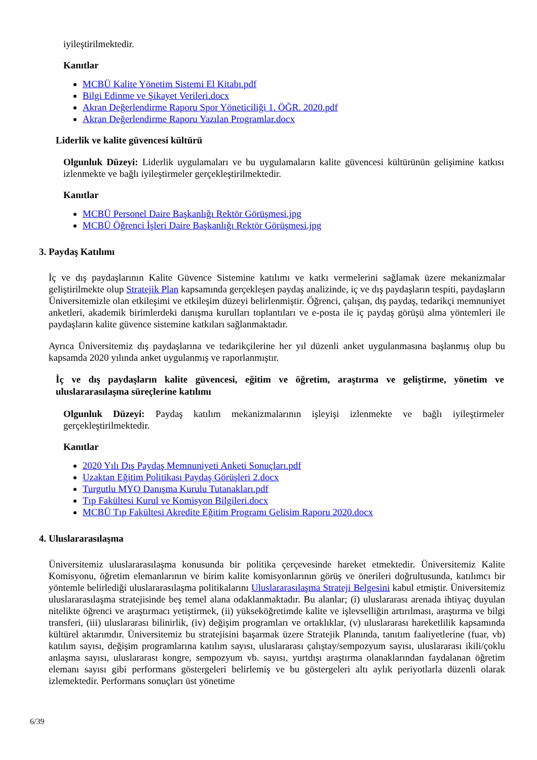iyileştirilmektedir.
Kanıtlar
MCBÜ Kalite Yönetim Sistemi El Kitabı.pdf
Bilgi Edinme ve Şikayet Verileri.docx
Akran Değerlendirme Raporu Spor Yöneticiliği 1. ÖĞR. 2020.pdf
Akran Değerlendirme Raporu Yazılan Programlar.docx
Liderlik ve kalite güvencesi kültürü
Olgunluk Düzeyi: Liderlik uygulamaları ve bu uygulamaların kalite güvencesi kültürünün gelişimine katkısı izlenmekte ve bağlı iyileştirmeler gerçekleştirilmektedir.
Kanıtlar
MCBÜ Personel Daire Başkanlığı Rektör Görüşmesi.jpg
MCBÜ Öğrenci İşleri Daire Başkanlığı Rektör Görüşmesi.jpg
3. Paydaş Katılımı
İç ve dış paydaşlarının Kalite Güvence Sistemine katılımı ve katkı vermelerini sağlamak üzere mekanizmalar geliştirilmekte olup Stratejik Plan kapsamında gerçekleşen paydaş analizinde, iç ve dış paydaşların tespiti, paydaşların Üniversitemizle olan etkileşimi ve etkileşim düzeyi belirlenmiştir. Öğrenci, çalışan, dış paydaş, tedarikçi memnuniyet anketleri, akademik birimlerdeki danışma kurulları toplantıları ve e-posta ile iç paydaş görüşü alma yöntemleri ile paydaşların kalite güvence sistemine katkıları sağlanmaktadır.
Ayrıca Üniversitemiz dış paydaşlarına ve tedarikçilerine her yıl düzenli anket uygulanmasına başlanmış olup bu kapsamda 2020 yılında anket uygulanmış ve raporlanmıştır.
İç ve dış paydaşların kalite güvencesi, eğitim ve öğretim, araştırma ve geliştirme, yönetim ve uluslararasılaşma süreçlerine katılımı
Olgunluk Düzeyi: Paydaş katılım mekanizmalarının işleyişi izlenmekte ve bağlı iyileştirmeler gerçekleştirilmektedir.
Kanıtlar
2020 Yılı Dış Paydaş Memnuniyeti Anketi Sonuçları.pdf
Uzaktan Eğitim Politikası Paydaş Görüşleri 2.docx
Turgutlu MYO Danışma Kurulu Tutanakları.pdf
Tıp Fakültesi Kurul ve Komisyon Bilgileri.docx
MCBÜ Tıp Fakültesi Akredite Eğitim Programı Gelisim Raporu 2020.docx
4. Uluslararasılaşma
Üniversitemiz uluslararasılaşma konusunda bir politika çerçevesinde hareket etmektedir. Üniversitemiz Kalite Komisyonu, öğretim elemanlarının ve birim kalite komisyonlarının görüş ve önerileri doğrultusunda, katılımcı bir yöntemle belirlediği uluslararasılaşma politikalarını Uluslararasılaşma Strateji Belgesini kabul etmiştir. Üniversitemiz uluslararasılaşma stratejisinde beş temel alana odaklanmaktadır. Bu alanlar; (i) uluslararası arenada ihtiyaç duyulan nitelikte öğrenci ve araştırmacı yetiştirmek, (ii) yükseköğretimde kalite ve işlevselliğin artırılması, araştırma ve bilgi transferi, (iii) uluslararası bilinirlik, (iv) değişim programları ve ortaklıklar, (v) uluslararası hareketlilik kapsamında kültürel aktarımdır. Üniversitemiz bu stratejisini başarmak üzere Stratejik Planında, tanıtım faaliyetlerine (fuar, vb) katılım sayısı, değişim programlarına katılım sayısı, uluslararası çalıştay/sempozyum sayısı, uluslararası ikili/çoklu anlaşma sayısı, uluslararası kongre, sempozyum vb. sayısı, yurtdışı araştırma olanaklarından faydalanan öğretim elemanı sayısı gibi performans göstergeleri belirlemiş ve bu göstergeleri altı aylık periyotlarla düzenli olarak izlemektedir. Performans sonuçları üst yönetime
6/39